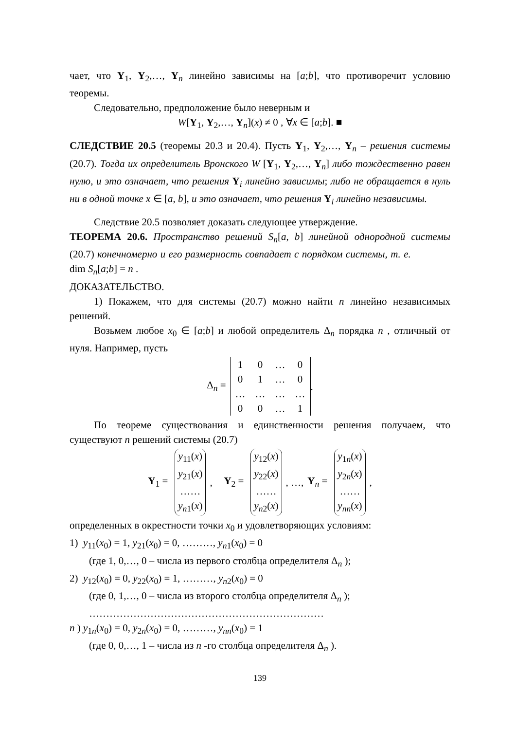чает, что Y<sub>1</sub>, Y<sub>2</sub>,…, Y<sub>n</sub> линейно зависимы на [a;b], что противоречит условию теоремы.
Следовательно, предположение было неверным и
W[Y<sub>1</sub>, Y<sub>2</sub>,…, Y<sub>n</sub>](x) ≠ 0 , ∀x ∈ [a;b]. ■
СЛЕДСТВИЕ 20.5 (теоремы 20.3 и 20.4). Пусть Y<sub>1</sub>, Y<sub>2</sub>,…, Y<sub>n</sub> – решения системы (20.7). Тогда их определитель Вронского W [Y<sub>1</sub>, Y<sub>2</sub>,…, Y<sub>n</sub>] либо тождественно равен нулю, и это означает, что решения Y<sub>i</sub> линейно зависимы; либо не обращается в нуль ни в одной точке x ∈ [a, b], и это означает, что решения Y<sub>i</sub> линейно независимы.
Следствие 20.5 позволяет доказать следующее утверждение.
ТЕОРЕМА 20.6. Пространство решений S<sub>n</sub>[a, b] линейной однородной системы (20.7) конечномерно и его размерность совпадает с порядком системы, т. е. dim S<sub>n</sub>[a;b] = n .
ДОКАЗАТЕЛЬСТВО.
1) Покажем, что для системы (20.7) можно найти n линейно независимых решений.
Возьмем любое x<sub>0</sub> ∈ [a;b] и любой определитель Δ<sub>n</sub> порядка n , отличный от нуля. Например, пусть
Δ<sub>n</sub> =
| 1 | 0 | … | 0 |
| 0 | 1 | … | 0 |
| … | … | … | … |
| 0 | 0 | … | 1 |
.
По теореме существования и единственности решения получаем, что существуют n решений системы (20.7)
Y<sub>1</sub> =
y<sub>11</sub>(x)
y<sub>21</sub>(x)
……
y<sub>n1</sub>(x)
, Y<sub>2</sub> =
y<sub>12</sub>(x)
y<sub>22</sub>(x)
……
y<sub>n2</sub>(x)
, …, Y<sub>n</sub> =
y<sub>1n</sub>(x)
y<sub>2n</sub>(x)
……
y<sub>nn</sub>(x)
,
определенных в окрестности точки x<sub>0</sub> и удовлетворяющих условиям:
1) y<sub>11</sub>(x<sub>0</sub>) = 1, y<sub>21</sub>(x<sub>0</sub>) = 0, ………, y<sub>n1</sub>(x<sub>0</sub>) = 0
(где 1, 0,…, 0 – числа из первого столбца определителя Δ<sub>n</sub> );
2) y<sub>12</sub>(x<sub>0</sub>) = 0, y<sub>22</sub>(x<sub>0</sub>) = 1, ………, y<sub>n2</sub>(x<sub>0</sub>) = 0
(где 0, 1,…, 0 – числа из второго столбца определителя Δ<sub>n</sub> );
……………………………………………………………
n ) y<sub>1n</sub>(x<sub>0</sub>) = 0, y<sub>2n</sub>(x<sub>0</sub>) = 0, ………, y<sub>nn</sub>(x<sub>0</sub>) = 1
(где 0, 0,…, 1 – числа из n -го столбца определителя Δ<sub>n</sub> ).
139